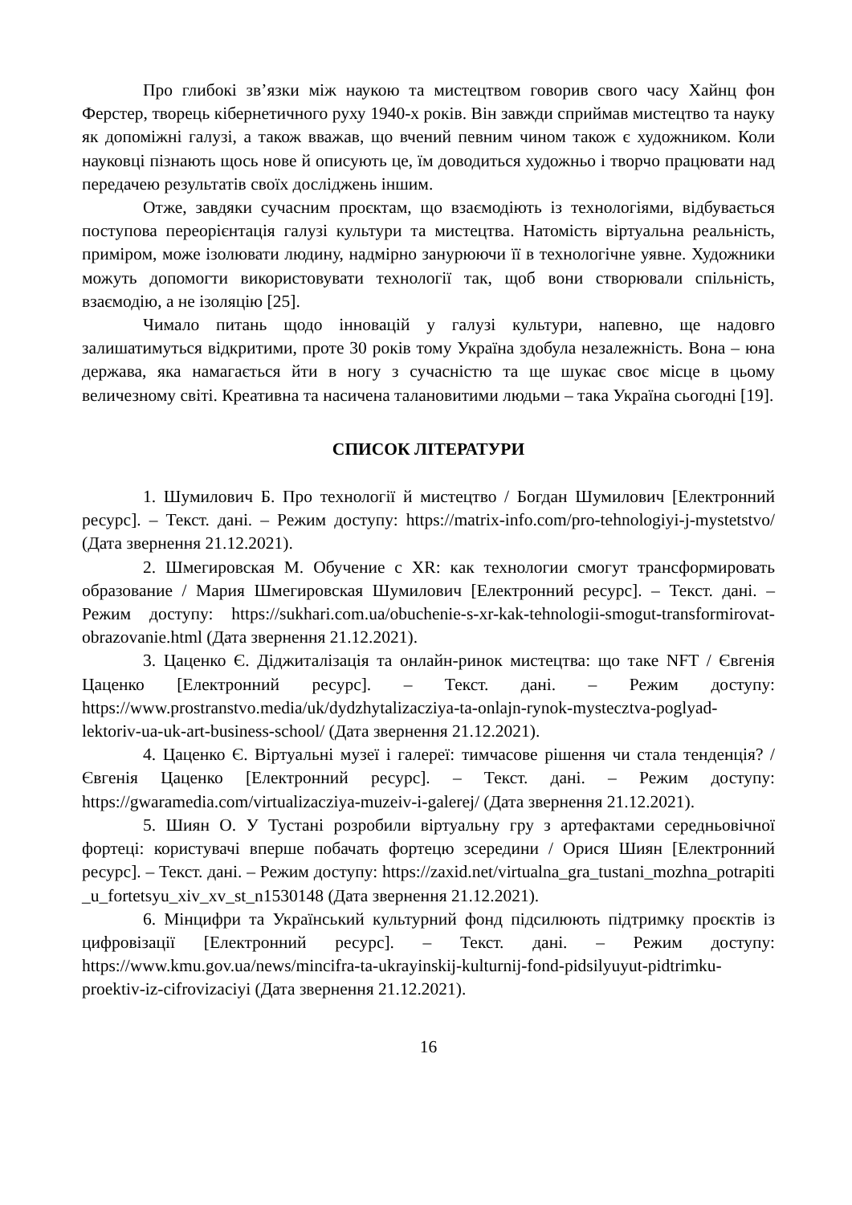Про глибокі зв’язки між наукою та мистецтвом говорив свого часу Хайнц фон Ферстер, творець кібернетичного руху 1940-х років. Він завжди сприймав мистецтво та науку як допоміжні галузі, а також вважав, що вчений певним чином також є художником. Коли науковці пізнають щось нове й описують це, їм доводиться художньо і творчо працювати над передачею результатів своїх досліджень іншим.
Отже, завдяки сучасним проєктам, що взаємодіють із технологіями, відбувається поступова переорієнтація галузі культури та мистецтва. Натомість віртуальна реальність, приміром, може ізолювати людину, надмірно занурюючи її в технологічне уявне. Художники можуть допомогти використовувати технології так, щоб вони створювали спільність, взаємодію, а не ізоляцію [25].
Чимало питань щодо інновацій у галузі культури, напевно, ще надовго залишатимуться відкритими, проте 30 років тому Україна здобула незалежність. Вона – юна держава, яка намагається йти в ногу з сучасністю та ще шукає своє місце в цьому величезному світі. Креативна та насичена талановитими людьми – така Україна сьогодні [19].
СПИСОК ЛІТЕРАТУРИ
1. Шумилович Б. Про технології й мистецтво / Богдан Шумилович [Електронний ресурс]. – Текст. дані. – Режим доступу: https://matrix-info.com/pro-tehnologiyi-j-mystetstvo/ (Дата звернення 21.12.2021).
2. Шмегировская М. Обучение с XR: как технологии смогут трансформировать образование / Мария Шмегировская Шумилович [Електронний ресурс]. – Текст. дані. – Режим доступу: https://sukhari.com.ua/obuchenie-s-xr-kak-tehnologii-smogut-transformirovat-obrazovanie.html (Дата звернення 21.12.2021).
3. Цаценко Є. Діджиталізація та онлайн-ринок мистецтва: що таке NFT / Євгенія Цаценко [Електронний ресурс]. – Текст. дані. – Режим доступу: https://www.prostranstvo.media/uk/dydzhytalizacziya-ta-onlajn-rynok-mystecztva-poglyad-lektoriv-ua-uk-art-business-school/ (Дата звернення 21.12.2021).
4. Цаценко Є. Віртуальні музеї і галереї: тимчасове рішення чи стала тенденція? / Євгенія Цаценко [Електронний ресурс]. – Текст. дані. – Режим доступу: https://gwaramedia.com/virtualizacziya-muzeiv-i-galerej/ (Дата звернення 21.12.2021).
5. Шиян О. У Тустані розробили віртуальну гру з артефактами середньовічної фортеці: користувачі вперше побачать фортецю зсередини / Орися Шиян [Електронний ресурс]. – Текст. дані. – Режим доступу: https://zaxid.net/virtualna_gra_tustani_mozhna_potrapiti_u_fortetsyu_xiv_xv_st_n1530148 (Дата звернення 21.12.2021).
6. Мінцифри та Український культурний фонд підсилюють підтримку проєктів із цифровізації [Електронний ресурс]. – Текст. дані. – Режим доступу: https://www.kmu.gov.ua/news/mincifra-ta-ukrayinskij-kulturnij-fond-pidsilyuyut-pidtrimku-proektiv-iz-cifrovizaciyi (Дата звернення 21.12.2021).
16